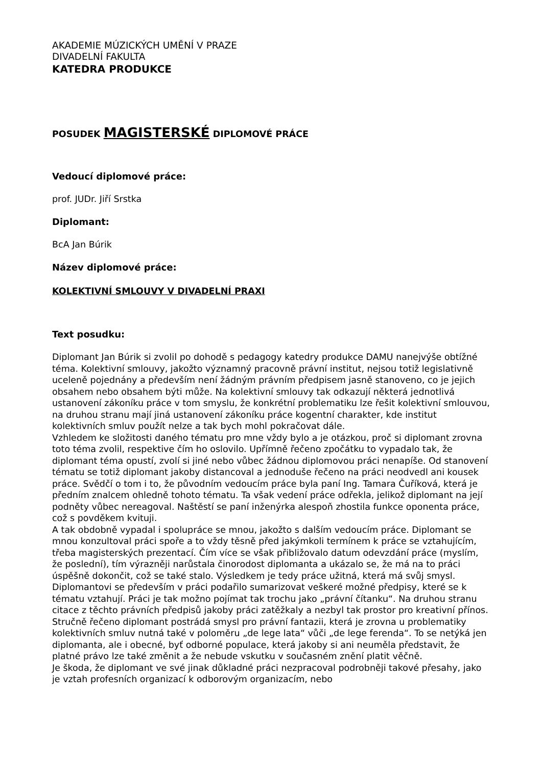AKADEMIE MÚZICKÝCH UMĚNÍ V PRAZE
DIVADELNÍ FAKULTA
KATEDRA PRODUKCE
POSUDEK MAGISTERSKÉ DIPLOMOVÉ PRÁCE
Vedoucí diplomové práce:
prof. JUDr. Jiří Srstka
Diplomant:
BcA Jan Búrik
Název diplomové práce:
KOLEKTIVNÍ SMLOUVY V DIVADELNÍ PRAXI
Text posudku:
Diplomant Jan Búrik si zvolil po dohodě s pedagogy katedry produkce DAMU nanejvýše obtížné téma. Kolektivní smlouvy, jakožto významný pracovně právní institut, nejsou totiž legislativně uceleně pojednány a především není žádným právním předpisem jasně stanoveno, co je jejich obsahem nebo obsahem býti může. Na kolektivní smlouvy tak odkazují některá jednotlivá ustanovení zákoníku práce v tom smyslu, že konkrétní problematiku lze řešit kolektivní smlouvou, na druhou stranu mají jiná ustanovení zákoníku práce kogentní charakter, kde institut kolektivních smluv použít nelze a tak bych mohl pokračovat dále.
Vzhledem ke složitosti daného tématu pro mne vždy bylo a je otázkou, proč si diplomant zrovna toto téma zvolil, respektive čím ho oslovilo. Upřímně řečeno zpočátku to vypadalo tak, že diplomant téma opustí, zvolí si jiné nebo vůbec žádnou diplomovou práci nenapíše. Od stanovení tématu se totiž diplomant jakoby distancoval a jednoduše řečeno na práci neodvedl ani kousek práce. Svědčí o tom i to, že původním vedoucím práce byla paní Ing. Tamara Čuříková, která je předním znalcem ohledně tohoto tématu. Ta však vedení práce odřekla, jelikož diplomant na její podněty vůbec nereagoval. Naštěstí se paní inženýrka alespoň zhostila funkce oponenta práce, což s povděkem kvituji.
A tak obdobně vypadal i spolupráce se mnou, jakožto s dalším vedoucím práce. Diplomant se mnou konzultoval práci spoře a to vždy těsně před jakýmkoli termínem k práce se vztahujícím, třeba magisterských prezentací. Čím více se však přibližovalo datum odevzdání práce (myslím, že poslední), tím výrazněji narůstala činorodost diplomanta a ukázalo se, že má na to práci úspěšně dokončit, což se také stalo. Výsledkem je tedy práce užitná, která má svůj smysl.
Diplomantovi se především v práci podařilo sumarizovat veškeré možné předpisy, které se k tématu vztahují. Práci je tak možno pojímat tak trochu jako „právní čítanku“. Na druhou stranu citace z těchto právních předpisů jakoby práci zatěžkaly a nezbyl tak prostor pro kreativní přínos. Stručně řečeno diplomant postrádá smysl pro právní fantazii, která je zrovna u problematiky kolektivních smluv nutná také v poloměru „de lege lata“ vůči „de lege ferenda“. To se netýká jen diplomanta, ale i obecné, byť odborné populace, která jakoby si ani neuměla představit, že platné právo lze také změnit a že nebude vskutku v současném znění platit věčně.
Je škoda, že diplomant ve své jinak důkladné práci nezpracoval podrobněji takové přesahy, jako je vztah profesních organizací k odborovým organizacím, nebo